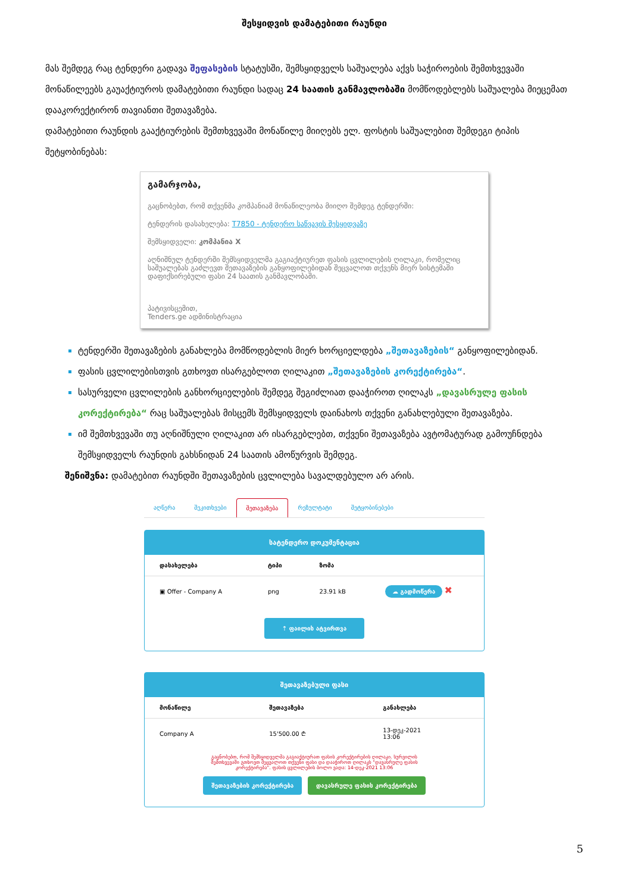შესყიდვის დამატებითი რაუნდი
მას შემდეგ რაც ტენდერი გადავა შეფასების სტატუსში, შემსყიდველს საშუალება აქვს საჭიროების შემთხვევაში მონაწილეებს გაუაქტიუროს დამატებითი რაუნდი სადაც 24 საათის განმავლობაში მომწოდებლებს საშუალება მიეცემათ დააკორექტირონ თავიანთი შეთავაზება.
დამატებითი რაუნდის გააქტიურების შემთხვევაში მონაწილე მიიღებს ელ. ფოსტის საშუალებით შემდეგი ტიპის შეტყობინებას:
გამარჯობა,
გაცნობებთ, რომ თქვენმა კომპანიამ მონაწილეობა მიიღო შემდეგ ტენდერში:
ტენდერის დასახელება: T7850 - ტენდერო საწვავის შესყიდვაზე
შემსყიდველი: კომპანია X
აღნიშნულ ტენდერში შემსყიდველმა გაგიაქტიურეთ ფასის ცვლილების ღილაკი, რომელიც საშუალებას გაძლევთ შეთავაზების განყოფილებიდან შეცვალოთ თქვენს მიერ სისტემაში დაფიქსირებული ფასი 24 საათის განმავლობაში.
პატივისცემით,
Tenders.ge ადმინისტრაცია
ტენდერში შეთავაზების განახლება მომწოდებლის მიერ ხორციელდება „შეთავაზების“ განყოფილებიდან.
ფასის ცვლილებისთვის გთხოვთ ისარგებლოთ ღილაკით „შეთავაზების კორექტირება“.
სასურველი ცვლილების განხორციელების შემდეგ შეგიძლიათ დააჭიროთ ღილაკს „დავასრულე ფასის კორექტირება“ რაც საშუალებას მისცემს შემსყიდველს დაინახოს თქვენი განახლებული შეთავაზება.
იმ შემთხვევაში თუ აღნიშნული ღილაკით არ ისარგებლებთ, თქვენი შეთავაზება ავტომატურად გამოუჩნდება შემსყიდველს რაუნდის გახსნიდან 24 საათის ამოწურვის შემდეგ.
შენიშვნა: დამატებით რაუნდში შეთავაზების ცვლილება სავალდებულო არ არის.
აღწერა შეკითხვები შეთავაზება რეზულტატი შეტყობინებები
სატენდერო დოკუმენტაცია
| დასახელება | ტიპი | ზომა | |
| --- | --- | --- | --- |
| ▣ Offer - Company A | png | 23.91 kB | ☁ გადმოწერა ✖ |
⇡ ფაილის ატვირთვა
შეთავაზებული ფასი
| მონაწილე | შეთავაზება | განახლება |
| --- | --- | --- |
| Company A | 15'500.00 ₾ | 13-დეკ-2021 13:06 |
გაცნობებთ, რომ შემსყიდველმა გაგიაქტიურათ ფასის კორექტირების ღილაკი. სურვილის შემთხვევაში გთხოვთ შეცვალოთ თქვენი ფასი და დააჭიროთ ღილაკს "დავასრულე ფასის კორექტირება". ფასის ცვლილების ბოლო ვადა: 14-დეკ-2021 13:06
შეთავაზების კორექტირება დავასრულე ფასის კორექტირება
5